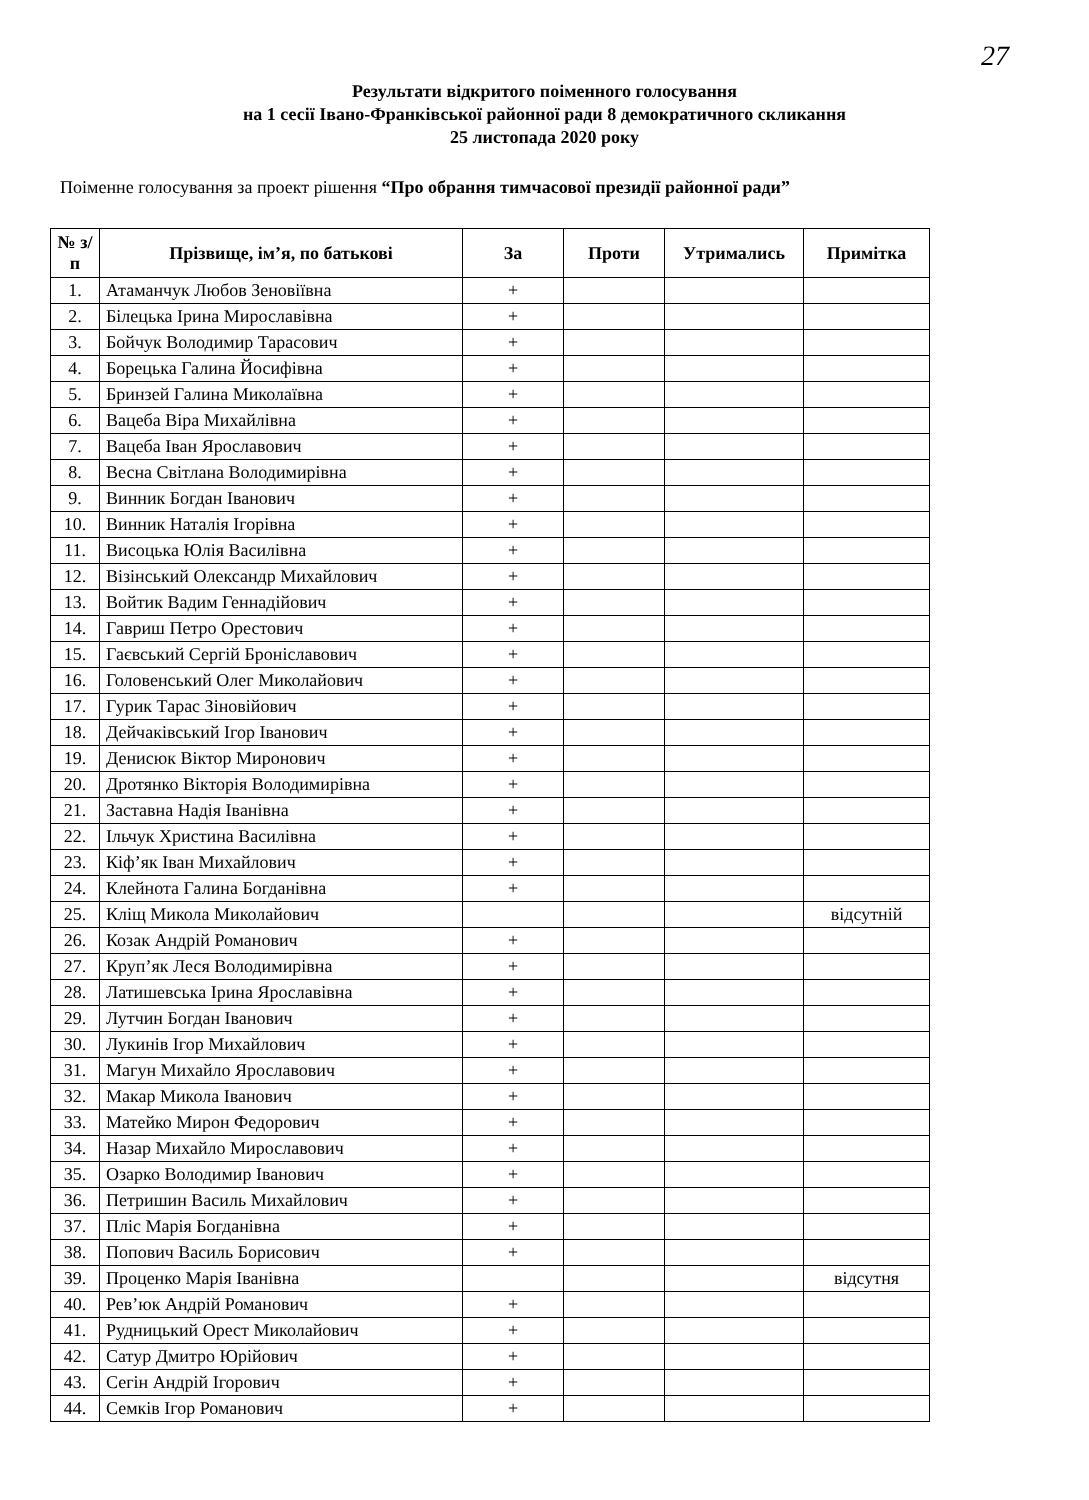27
Результати відкритого поіменного голосування
на 1 сесії Івано-Франківської районної ради 8 демократичного скликання
25 листопада 2020 року
Поіменне голосування за проект рішення “Про обрання тимчасової президії районної ради”
| № з/п | Прізвище, ім’я, по батькові | За | Проти | Утримались | Примітка |
| --- | --- | --- | --- | --- | --- |
| 1. | Атаманчук Любов Зеновіївна | + | | | |
| 2. | Білецька Ірина Мирославівна | + | | | |
| 3. | Бойчук Володимир Тарасович | + | | | |
| 4. | Борецька Галина Йосифівна | + | | | |
| 5. | Бринзей Галина Миколаївна | + | | | |
| 6. | Вацеба Віра Михайлівна | + | | | |
| 7. | Вацеба Іван Ярославович | + | | | |
| 8. | Весна Світлана Володимирівна | + | | | |
| 9. | Винник Богдан Іванович | + | | | |
| 10. | Винник Наталія Ігорівна | + | | | |
| 11. | Висоцька Юлія Василівна | + | | | |
| 12. | Візінський Олександр Михайлович | + | | | |
| 13. | Войтик Вадим Геннадійович | + | | | |
| 14. | Гавриш Петро Орестович | + | | | |
| 15. | Гаєвський Сергій Броніславович | + | | | |
| 16. | Головенський Олег Миколайович | + | | | |
| 17. | Гурик Тарас Зіновійович | + | | | |
| 18. | Дейчаківський Ігор Іванович | + | | | |
| 19. | Денисюк Віктор Миронович | + | | | |
| 20. | Дротянко Вікторія Володимирівна | + | | | |
| 21. | Заставна Надія Іванівна | + | | | |
| 22. | Ільчук Христина Василівна | + | | | |
| 23. | Кіф’як Іван Михайлович | + | | | |
| 24. | Клейнота Галина Богданівна | + | | | |
| 25. | Кліщ Микола Миколайович | | | | відсутній |
| 26. | Козак Андрій Романович | + | | | |
| 27. | Круп’як Леся Володимирівна | + | | | |
| 28. | Латишевська Ірина Ярославівна | + | | | |
| 29. | Лутчин Богдан Іванович | + | | | |
| 30. | Лукинів Ігор Михайлович | + | | | |
| 31. | Магун Михайло Ярославович | + | | | |
| 32. | Макар Микола Іванович | + | | | |
| 33. | Матейко Мирон Федорович | + | | | |
| 34. | Назар Михайло Мирославович | + | | | |
| 35. | Озарко Володимир Іванович | + | | | |
| 36. | Петришин Василь Михайлович | + | | | |
| 37. | Пліс Марія Богданівна | + | | | |
| 38. | Попович Василь Борисович | + | | | |
| 39. | Проценко Марія Іванівна | | | | відсутня |
| 40. | Рев’юк Андрій Романович | + | | | |
| 41. | Рудницький Орест Миколайович | + | | | |
| 42. | Сатур Дмитро Юрійович | + | | | |
| 43. | Сегін Андрій Ігорович | + | | | |
| 44. | Семків Ігор Романович | + | | | |